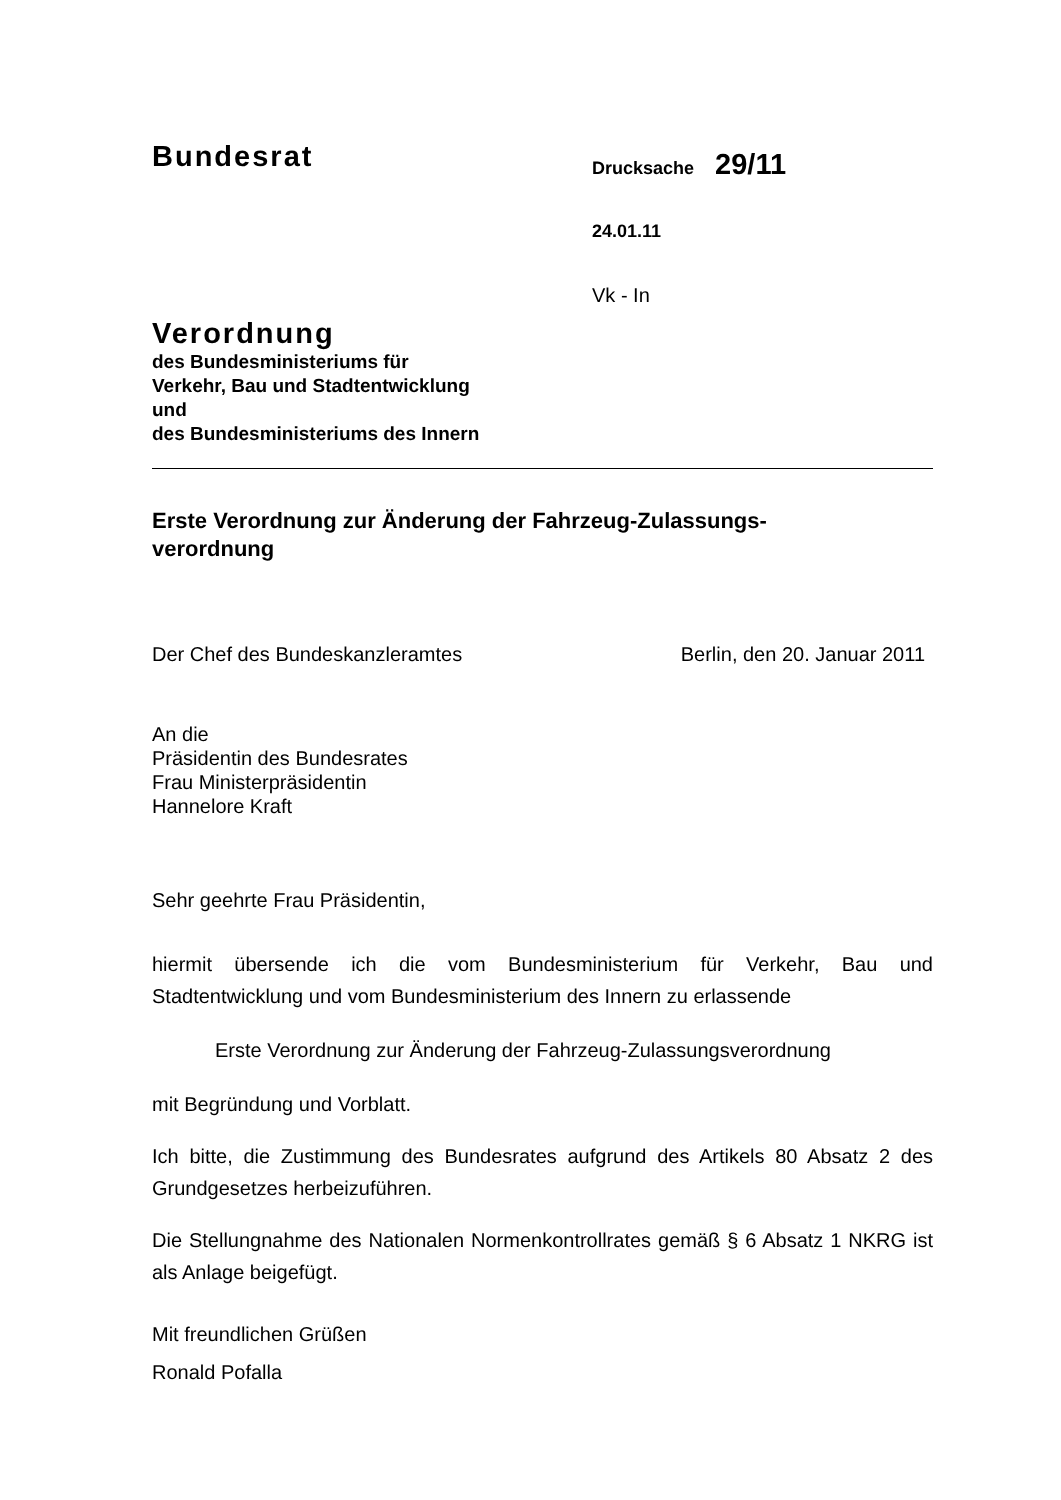Bundesrat
Drucksache 29/11
24.01.11
Vk - In
Verordnung
des Bundesministeriums für
Verkehr, Bau und Stadtentwicklung
und
des Bundesministeriums des Innern
Erste Verordnung zur Änderung der Fahrzeug-Zulassungs-
verordnung
Der Chef des Bundeskanzleramtes Berlin, den 20. Januar 2011
An die
Präsidentin des Bundesrates
Frau Ministerpräsidentin
Hannelore Kraft
Sehr geehrte Frau Präsidentin,
hiermit übersende ich die vom Bundesministerium für Verkehr, Bau und Stadtentwicklung und vom Bundesministerium des Innern zu erlassende
Erste Verordnung zur Änderung der Fahrzeug-Zulassungsverordnung
mit Begründung und Vorblatt.
Ich bitte, die Zustimmung des Bundesrates aufgrund des Artikels 80 Absatz 2 des Grundgesetzes herbeizuführen.
Die Stellungnahme des Nationalen Normenkontrollrates gemäß § 6 Absatz 1 NKRG ist als Anlage beigefügt.
Mit freundlichen Grüßen
Ronald Pofalla